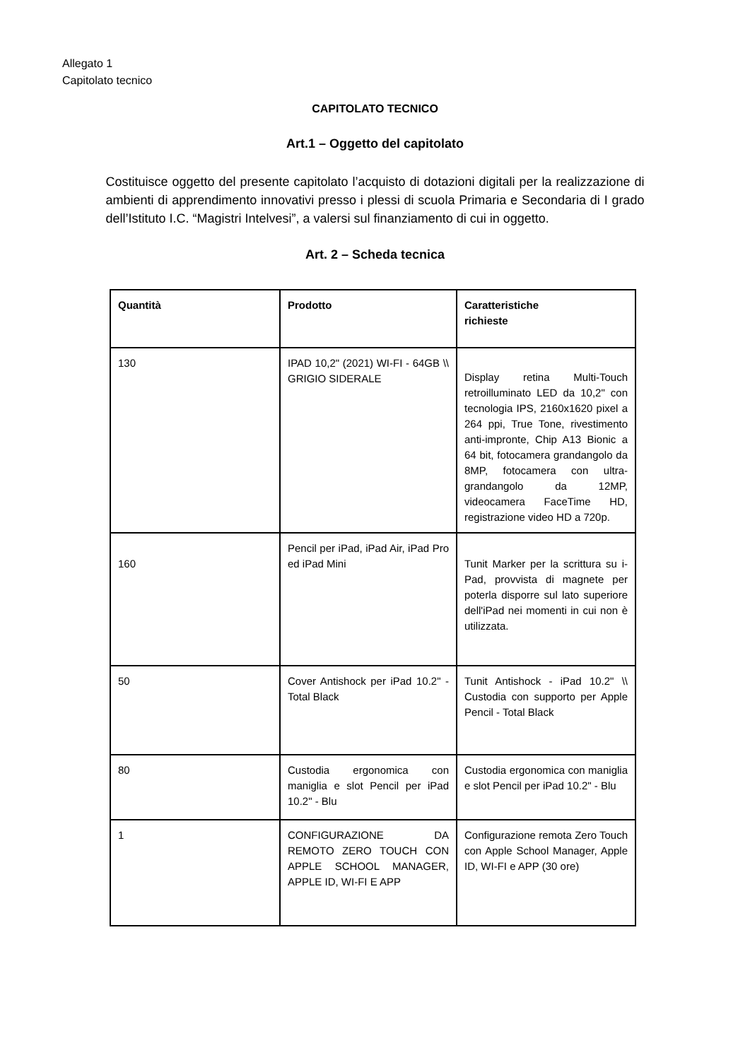Allegato 1
Capitolato tecnico
CAPITOLATO TECNICO
Art.1 – Oggetto del capitolato
Costituisce oggetto del presente capitolato l’acquisto di dotazioni digitali per la realizzazione di ambienti di apprendimento innovativi presso i plessi di scuola Primaria e Secondaria di I grado dell’Istituto I.C. “Magistri Intelvesi”, a valersi sul finanziamento di cui in oggetto.
Art. 2 – Scheda tecnica
| Quantità | Prodotto | Caratteristiche richieste |
| --- | --- | --- |
| 130 | IPAD 10,2" (2021) WI-FI - 64GB \\ GRIGIO SIDERALE | Display retina Multi-Touch retroilluminato LED da 10,2" con tecnologia IPS, 2160x1620 pixel a 264 ppi, True Tone, rivestimento anti-impronte, Chip A13 Bionic a 64 bit, fotocamera grandangolo da 8MP, fotocamera con ultra-grandangolo da 12MP, videocamera FaceTime HD, registrazione video HD a 720p. |
| 160 | Pencil per iPad, iPad Air, iPad Pro ed iPad Mini | Tunit Marker per la scrittura su i-Pad, provvista di magnete per poterla disporre sul lato superiore dell'iPad nei momenti in cui non è utilizzata. |
| 50 | Cover Antishock per iPad 10.2" - Total Black | Tunit Antishock - iPad 10.2" \\ Custodia con supporto per Apple Pencil - Total Black |
| 80 | Custodia ergonomica con maniglia e slot Pencil per iPad 10.2" - Blu | Custodia ergonomica con maniglia e slot Pencil per iPad 10.2" - Blu |
| 1 | CONFIGURAZIONE DA REMOTO ZERO TOUCH CON APPLE SCHOOL MANAGER, APPLE ID, WI-FI E APP | Configurazione remota Zero Touch con Apple School Manager, Apple ID, WI-FI e APP (30 ore) |